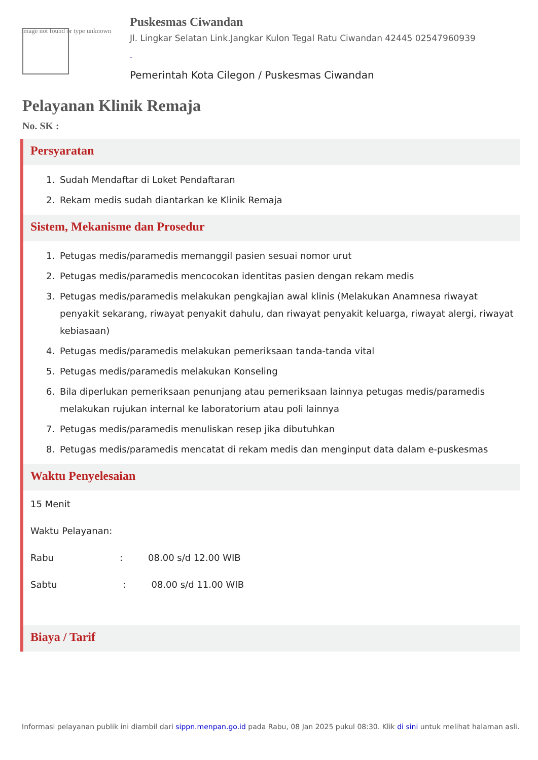Image not found or type unknown
Puskesmas Ciwandan
Jl. Lingkar Selatan Link.Jangkar Kulon Tegal Ratu Ciwandan 42445 02547960939
-
Pemerintah Kota Cilegon / Puskesmas Ciwandan
Pelayanan Klinik Remaja
No. SK :
Persyaratan
1. Sudah Mendaftar di Loket Pendaftaran
2. Rekam medis sudah diantarkan ke Klinik Remaja
Sistem, Mekanisme dan Prosedur
1. Petugas medis/paramedis memanggil pasien sesuai nomor urut
2. Petugas medis/paramedis mencocokan identitas pasien dengan rekam medis
3. Petugas medis/paramedis melakukan pengkajian awal klinis (Melakukan Anamnesa riwayat penyakit sekarang, riwayat penyakit dahulu, dan riwayat penyakit keluarga, riwayat alergi, riwayat kebiasaan)
4. Petugas medis/paramedis melakukan pemeriksaan tanda-tanda vital
5. Petugas medis/paramedis melakukan Konseling
6. Bila diperlukan pemeriksaan penunjang atau pemeriksaan lainnya petugas medis/paramedis melakukan rujukan internal ke laboratorium atau poli lainnya
7. Petugas medis/paramedis menuliskan resep jika dibutuhkan
8. Petugas medis/paramedis mencatat di rekam medis dan menginput data dalam e-puskesmas
Waktu Penyelesaian
15 Menit
Waktu Pelayanan:
Rabu: 08.00 s/d 12.00 WIB
Sabtu: 08.00 s/d 11.00 WIB
Biaya / Tarif
Informasi pelayanan publik ini diambil dari sippn.menpan.go.id pada Rabu, 08 Jan 2025 pukul 08:30. Klik di sini untuk melihat halaman asli.